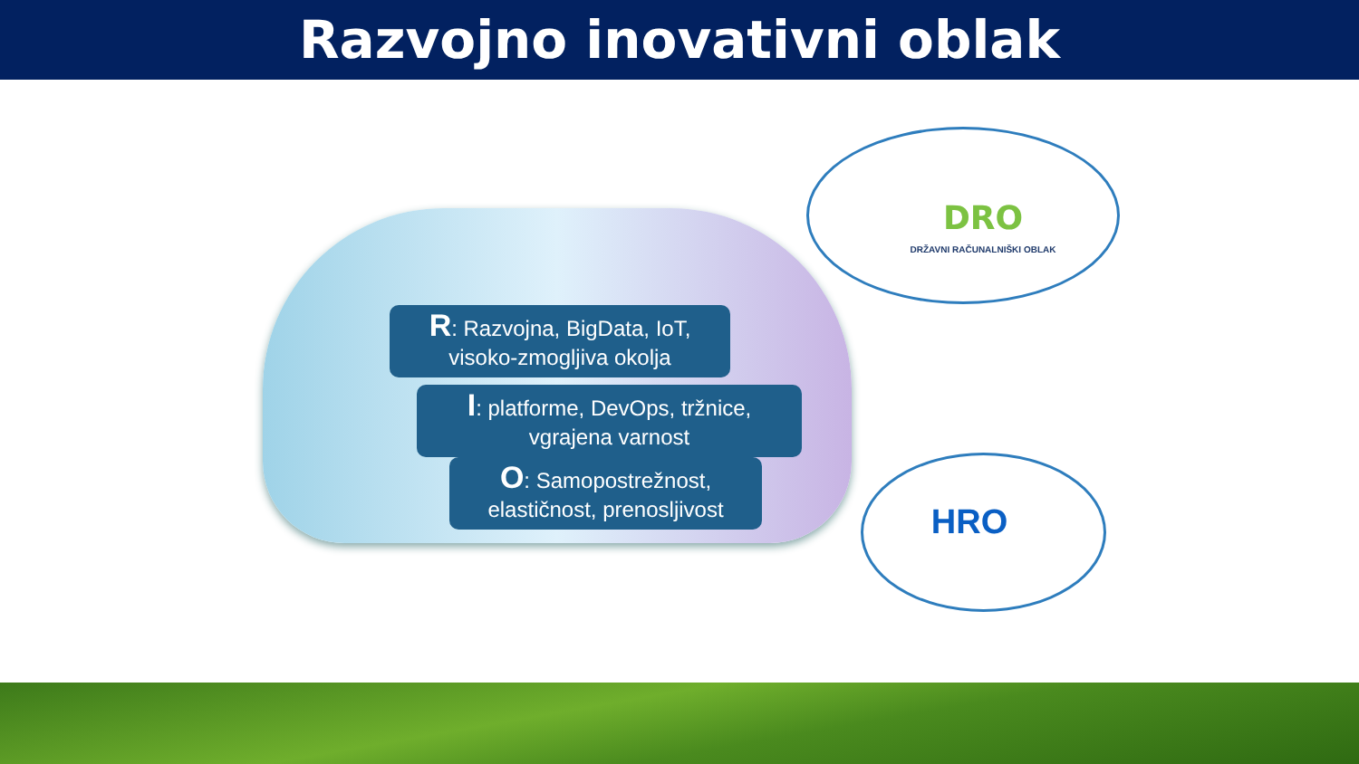Razvojno inovativni oblak
R: Razvojna, BigData, IoT,
visoko-zmogljiva okolja
I: platforme, DevOps, tržnice,
vgrajena varnost
O: Samopostrežnost,
elastičnost, prenosljivost
DRO
DRŽAVNI RAČUNALNIŠKI OBLAK
HRO